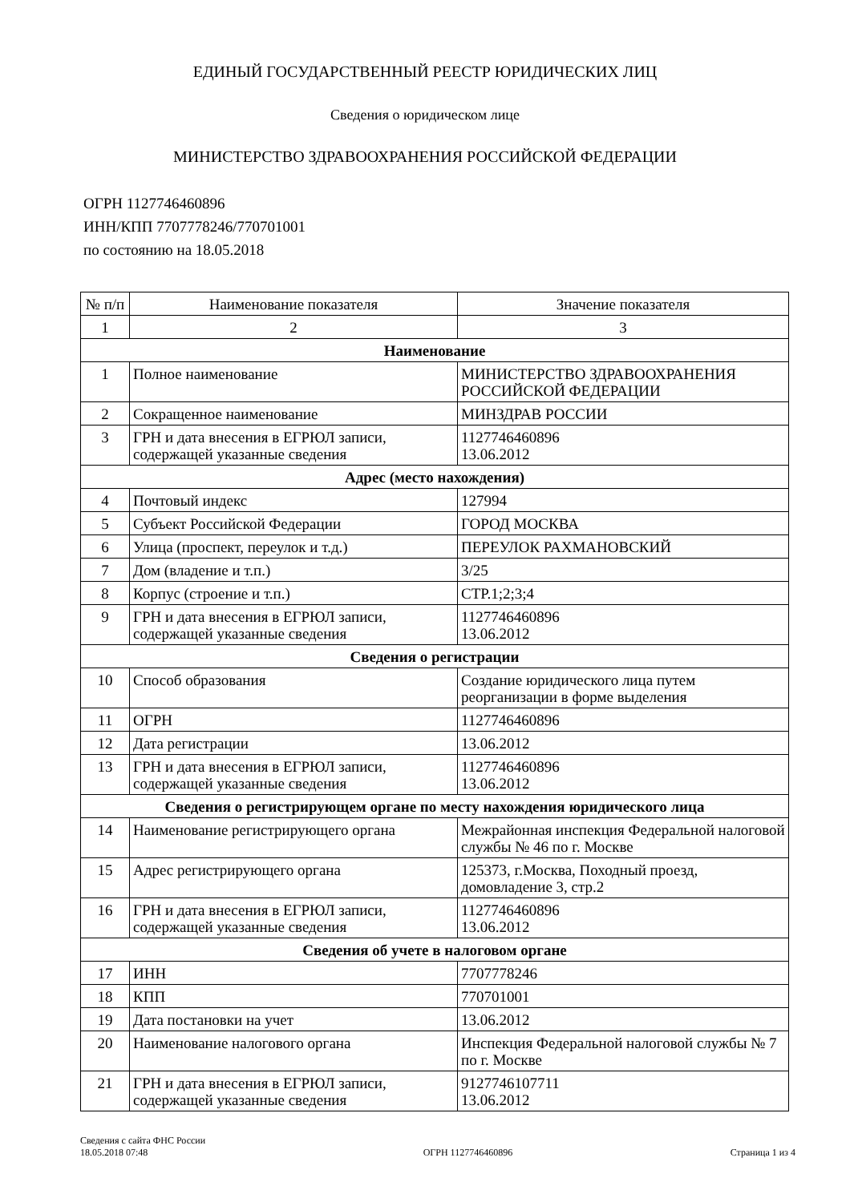ЕДИНЫЙ ГОСУДАРСТВЕННЫЙ РЕЕСТР ЮРИДИЧЕСКИХ ЛИЦ
Сведения о юридическом лице
МИНИСТЕРСТВО ЗДРАВООХРАНЕНИЯ РОССИЙСКОЙ ФЕДЕРАЦИИ
ОГРН 1127746460896
ИНН/КПП 7707778246/770701001
по состоянию на 18.05.2018
| № п/п | Наименование показателя | Значение показателя |
| --- | --- | --- |
| 1 | 2 | 3 |
| Наименование | | |
| 1 | Полное наименование | МИНИСТЕРСТВО ЗДРАВООХРАНЕНИЯ РОССИЙСКОЙ ФЕДЕРАЦИИ |
| 2 | Сокращенное наименование | МИНЗДРАВ РОССИИ |
| 3 | ГРН и дата внесения в ЕГРЮЛ записи, содержащей указанные сведения | 1127746460896 13.06.2012 |
| Адрес (место нахождения) | | |
| 4 | Почтовый индекс | 127994 |
| 5 | Субъект Российской Федерации | ГОРОД МОСКВА |
| 6 | Улица (проспект, переулок и т.д.) | ПЕРЕУЛОК РАХМАНОВСКИЙ |
| 7 | Дом (владение и т.п.) | 3/25 |
| 8 | Корпус (строение и т.п.) | СТР.1;2;3;4 |
| 9 | ГРН и дата внесения в ЕГРЮЛ записи, содержащей указанные сведения | 1127746460896 13.06.2012 |
| Сведения о регистрации | | |
| 10 | Способ образования | Создание юридического лица путем реорганизации в форме выделения |
| 11 | ОГРН | 1127746460896 |
| 12 | Дата регистрации | 13.06.2012 |
| 13 | ГРН и дата внесения в ЕГРЮЛ записи, содержащей указанные сведения | 1127746460896 13.06.2012 |
| Сведения о регистрирующем органе по месту нахождения юридического лица | | |
| 14 | Наименование регистрирующего органа | Межрайонная инспекция Федеральной налоговой службы № 46 по г. Москве |
| 15 | Адрес регистрирующего органа | 125373, г.Москва, Походный проезд, домовладение 3, стр.2 |
| 16 | ГРН и дата внесения в ЕГРЮЛ записи, содержащей указанные сведения | 1127746460896 13.06.2012 |
| Сведения об учете в налоговом органе | | |
| 17 | ИНН | 7707778246 |
| 18 | КПП | 770701001 |
| 19 | Дата постановки на учет | 13.06.2012 |
| 20 | Наименование налогового органа | Инспекция Федеральной налоговой службы № 7 по г. Москве |
| 21 | ГРН и дата внесения в ЕГРЮЛ записи, содержащей указанные сведения | 9127746107711 13.06.2012 |
Сведения с сайта ФНС России
18.05.2018 07:48
ОГРН 1127746460896
Страница 1 из 4